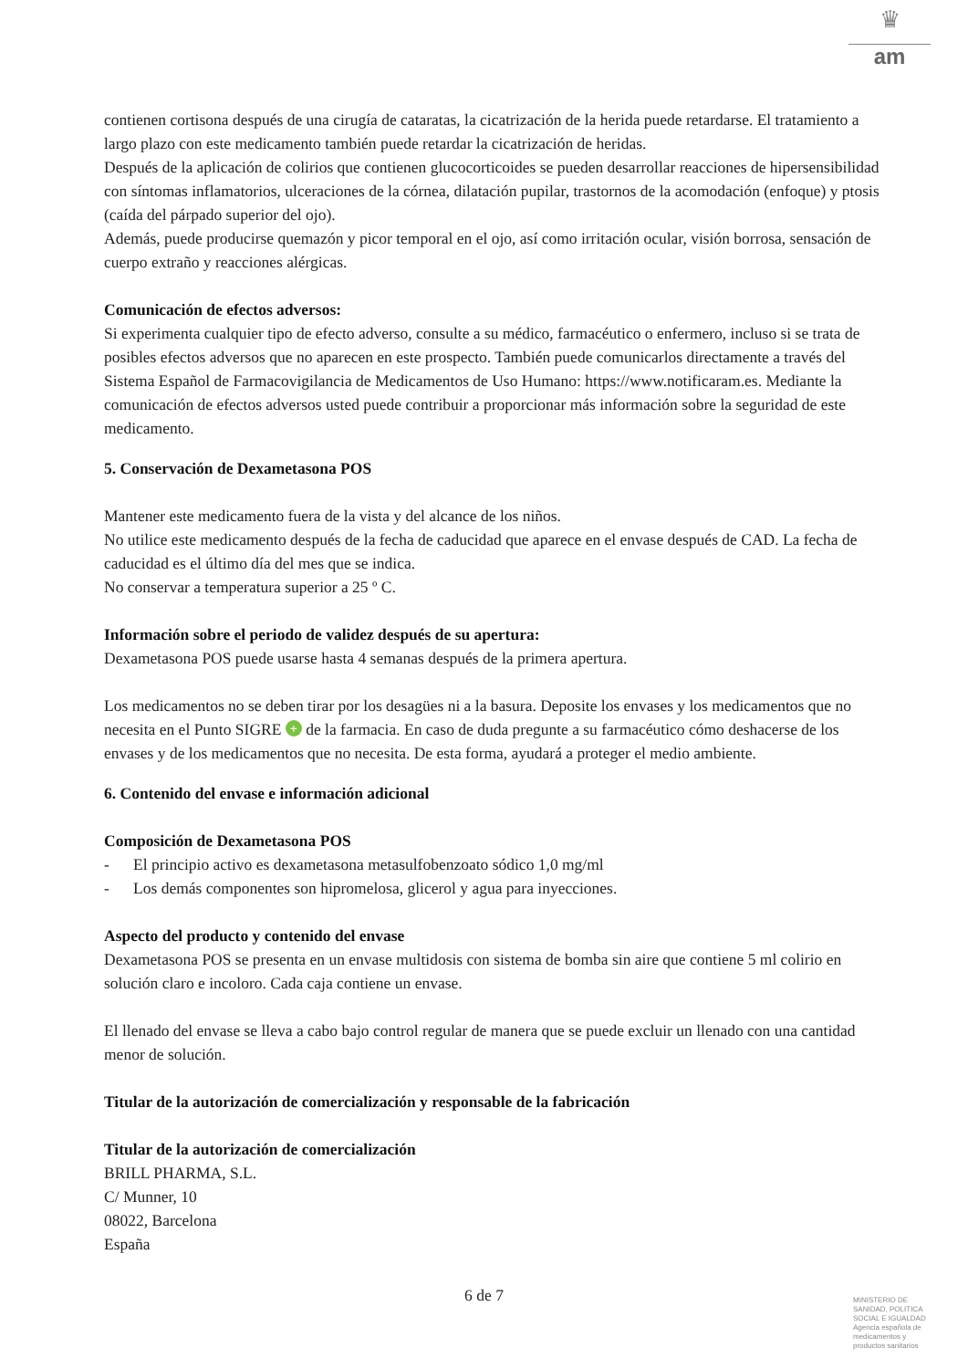♛
am
contienen cortisona después de una cirugía de cataratas, la cicatrización de la herida puede retardarse. El tratamiento a largo plazo con este medicamento también puede retardar la cicatrización de heridas.
Después de la aplicación de colirios que contienen glucocorticoides se pueden desarrollar reacciones de hipersensibilidad con síntomas inflamatorios, ulceraciones de la córnea, dilatación pupilar, trastornos de la acomodación (enfoque) y ptosis (caída del párpado superior del ojo).
Además, puede producirse quemazón y picor temporal en el ojo, así como irritación ocular, visión borrosa, sensación de cuerpo extraño y reacciones alérgicas.
Comunicación de efectos adversos:
Si experimenta cualquier tipo de efecto adverso, consulte a su médico, farmacéutico o enfermero, incluso si se trata de posibles efectos adversos que no aparecen en este prospecto. También puede comunicarlos directamente a través del Sistema Español de Farmacovigilancia de Medicamentos de Uso Humano: https://www.notificaram.es. Mediante la comunicación de efectos adversos usted puede contribuir a proporcionar más información sobre la seguridad de este medicamento.
5. Conservación de Dexametasona POS
Mantener este medicamento fuera de la vista y del alcance de los niños.
No utilice este medicamento después de la fecha de caducidad que aparece en el envase después de CAD. La fecha de caducidad es el último día del mes que se indica.
No conservar a temperatura superior a 25 º C.
Información sobre el periodo de validez después de su apertura:
Dexametasona POS puede usarse hasta 4 semanas después de la primera apertura.
Los medicamentos no se deben tirar por los desagües ni a la basura. Deposite los envases y los medicamentos que no necesita en el Punto SIGRE + de la farmacia. En caso de duda pregunte a su farmacéutico cómo deshacerse de los envases y de los medicamentos que no necesita. De esta forma, ayudará a proteger el medio ambiente.
6. Contenido del envase e información adicional
Composición de Dexametasona POS
- El principio activo es dexametasona metasulfobenzoato sódico 1,0 mg/ml
- Los demás componentes son hipromelosa, glicerol y agua para inyecciones.
Aspecto del producto y contenido del envase
Dexametasona POS se presenta en un envase multidosis con sistema de bomba sin aire que contiene 5 ml colirio en solución claro e incoloro. Cada caja contiene un envase.
El llenado del envase se lleva a cabo bajo control regular de manera que se puede excluir un llenado con una cantidad menor de solución.
Titular de la autorización de comercialización y responsable de la fabricación
Titular de la autorización de comercialización
BRILL PHARMA, S.L.
C/ Munner, 10
08022, Barcelona
España
6 de 7
MINISTERIO DE
SANIDAD, POLITICA
SOCIAL E IGUALDAD
Agencia española de
medicamentos y
productos sanitarios